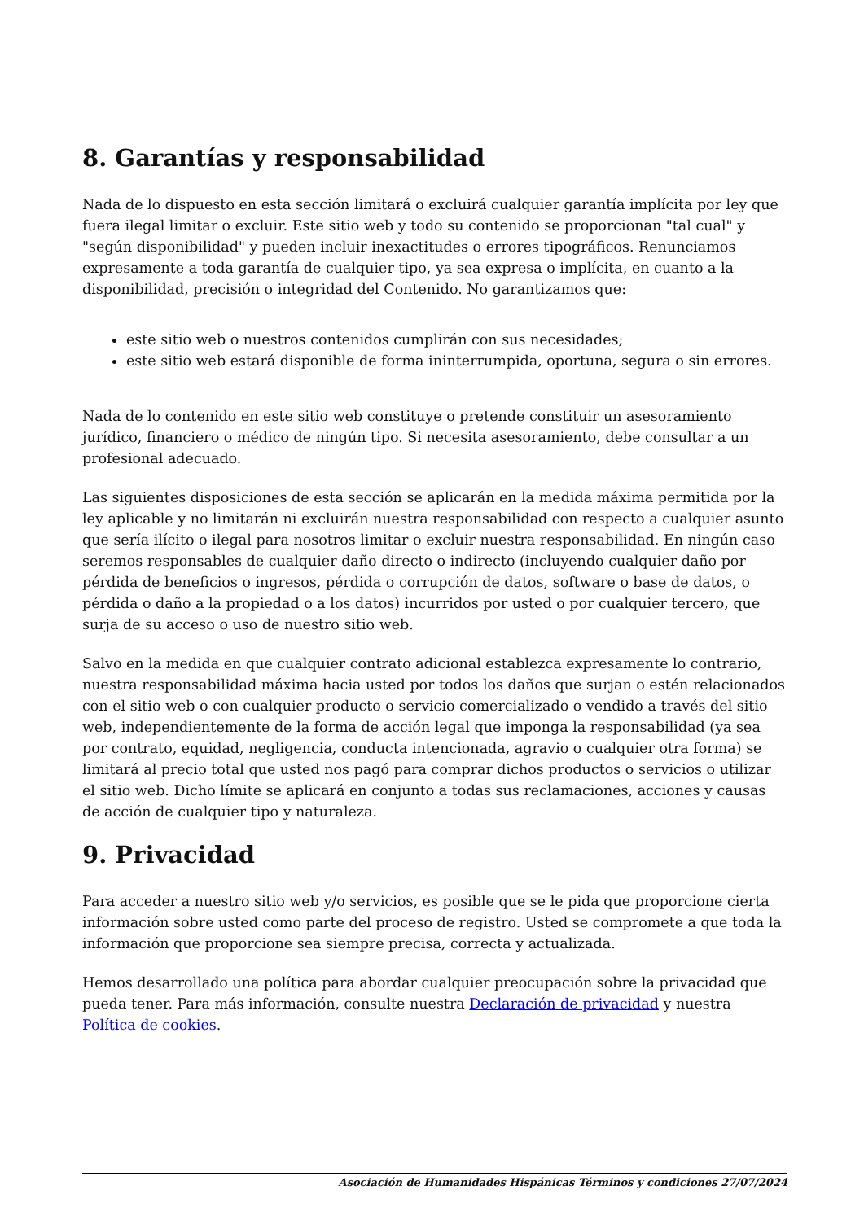8. Garantías y responsabilidad
Nada de lo dispuesto en esta sección limitará o excluirá cualquier garantía implícita por ley que fuera ilegal limitar o excluir. Este sitio web y todo su contenido se proporcionan "tal cual" y "según disponibilidad" y pueden incluir inexactitudes o errores tipográficos. Renunciamos expresamente a toda garantía de cualquier tipo, ya sea expresa o implícita, en cuanto a la disponibilidad, precisión o integridad del Contenido. No garantizamos que:
este sitio web o nuestros contenidos cumplirán con sus necesidades;
este sitio web estará disponible de forma ininterrumpida, oportuna, segura o sin errores.
Nada de lo contenido en este sitio web constituye o pretende constituir un asesoramiento jurídico, financiero o médico de ningún tipo. Si necesita asesoramiento, debe consultar a un profesional adecuado.
Las siguientes disposiciones de esta sección se aplicarán en la medida máxima permitida por la ley aplicable y no limitarán ni excluirán nuestra responsabilidad con respecto a cualquier asunto que sería ilícito o ilegal para nosotros limitar o excluir nuestra responsabilidad. En ningún caso seremos responsables de cualquier daño directo o indirecto (incluyendo cualquier daño por pérdida de beneficios o ingresos, pérdida o corrupción de datos, software o base de datos, o pérdida o daño a la propiedad o a los datos) incurridos por usted o por cualquier tercero, que surja de su acceso o uso de nuestro sitio web.
Salvo en la medida en que cualquier contrato adicional establezca expresamente lo contrario, nuestra responsabilidad máxima hacia usted por todos los daños que surjan o estén relacionados con el sitio web o con cualquier producto o servicio comercializado o vendido a través del sitio web, independientemente de la forma de acción legal que imponga la responsabilidad (ya sea por contrato, equidad, negligencia, conducta intencionada, agravio o cualquier otra forma) se limitará al precio total que usted nos pagó para comprar dichos productos o servicios o utilizar el sitio web. Dicho límite se aplicará en conjunto a todas sus reclamaciones, acciones y causas de acción de cualquier tipo y naturaleza.
9. Privacidad
Para acceder a nuestro sitio web y/o servicios, es posible que se le pida que proporcione cierta información sobre usted como parte del proceso de registro. Usted se compromete a que toda la información que proporcione sea siempre precisa, correcta y actualizada.
Hemos desarrollado una política para abordar cualquier preocupación sobre la privacidad que pueda tener. Para más información, consulte nuestra Declaración de privacidad y nuestra Política de cookies.
Asociación de Humanidades Hispánicas Términos y condiciones 27/07/2024